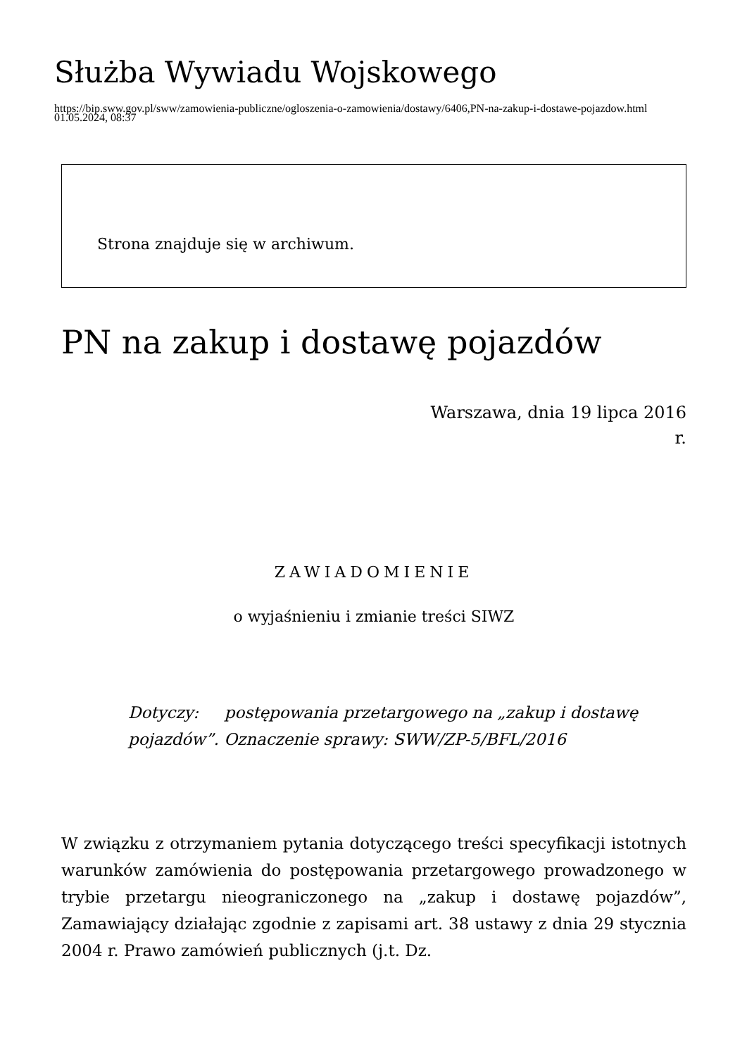Służba Wywiadu Wojskowego
https://bip.sww.gov.pl/sww/zamowienia-publiczne/ogloszenia-o-zamowienia/dostawy/6406,PN-na-zakup-i-dostawe-pojazdow.html
01.05.2024, 08:37
Strona znajduje się w archiwum.
PN na zakup i dostawę pojazdów
Warszawa, dnia 19 lipca 2016
r.
ZAWIADOMIENIE
o wyjaśnieniu i zmianie treści SIWZ
Dotyczy: postępowania przetargowego na „zakup i dostawę pojazdów”. Oznaczenie sprawy: SWW/ZP-5/BFL/2016
W związku z otrzymaniem pytania dotyczącego treści specyfikacji istotnych warunków zamówienia do postępowania przetargowego prowadzonego w trybie przetargu nieograniczonego na „zakup i dostawę pojazdów”, Zamawiający działając zgodnie z zapisami art. 38 ustawy z dnia 29 stycznia 2004 r. Prawo zamówień publicznych (j.t. Dz.